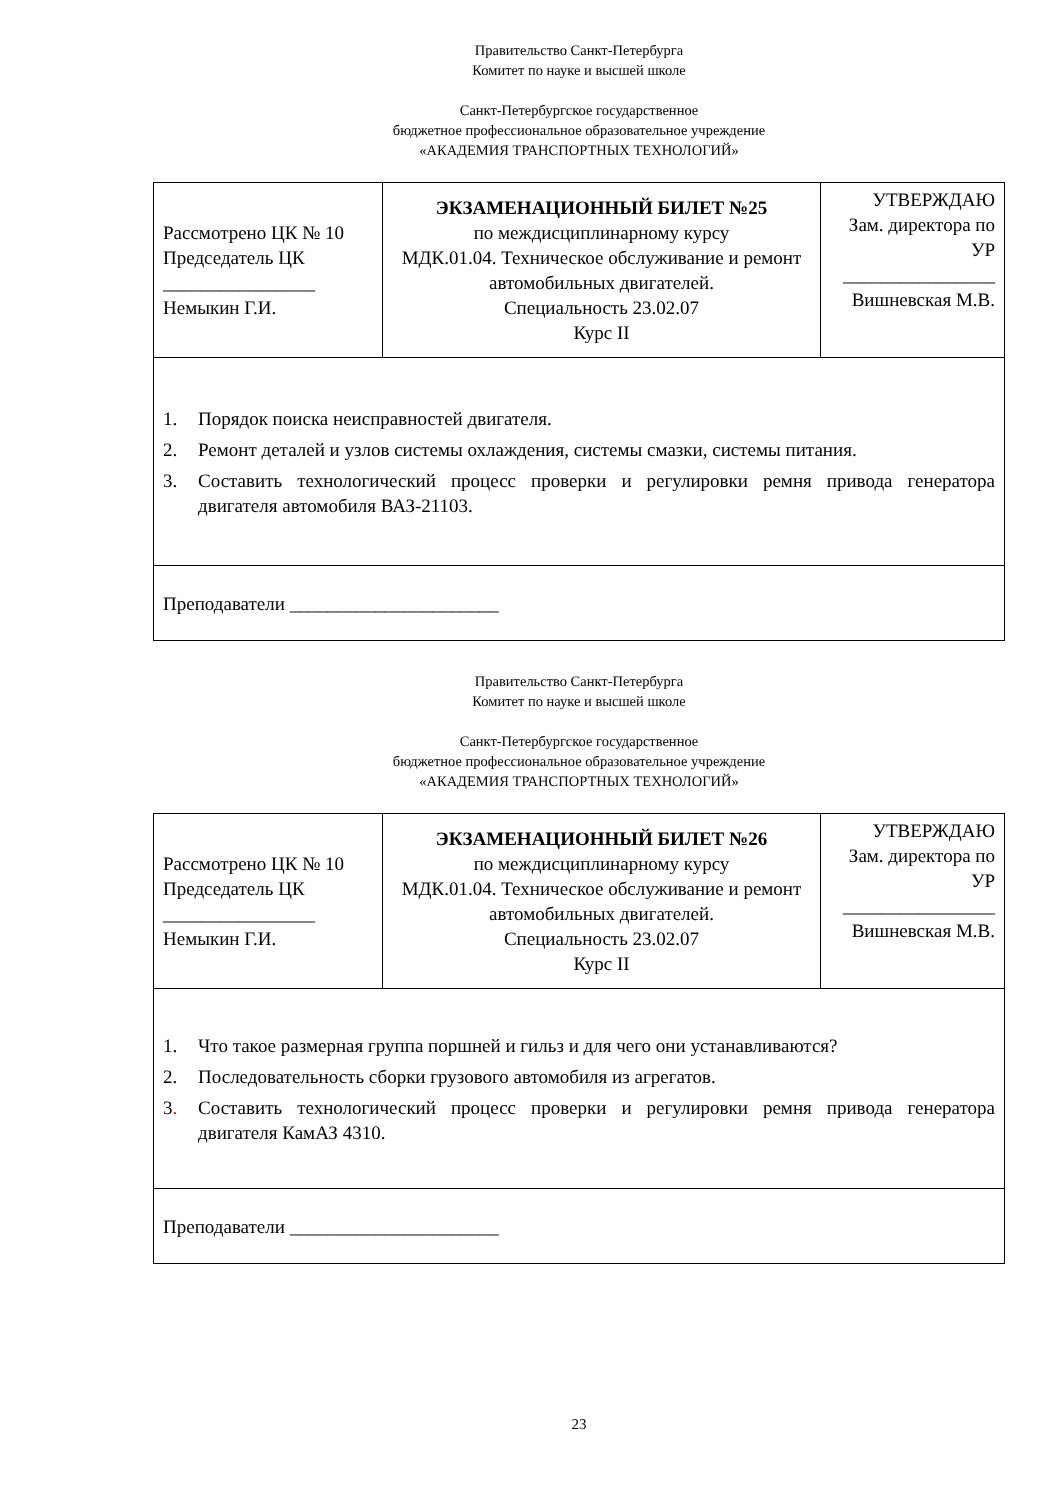Правительство Санкт-Петербурга
Комитет по науке и высшей школе
Санкт-Петербургское государственное
бюджетное профессиональное образовательное учреждение
«АКАДЕМИЯ ТРАНСПОРТНЫХ ТЕХНОЛОГИЙ»
| Рассмотрено ЦК № 10 Председатель ЦК ________________ Немыкин Г.И. | ЭКЗАМЕНАЦИОННЫЙ БИЛЕТ №25 по междисциплинарному курсу МДК.01.04. Техническое обслуживание и ремонт автомобильных двигателей. Специальность 23.02.07 Курс II | УТВЕРЖДАЮ Зам. директора по УР ________________ Вишневская М.В. |
| 1. Порядок поиска неисправностей двигателя. 2. Ремонт деталей и узлов системы охлаждения, системы смазки, системы питания. 3. Составить технологический процесс проверки и регулировки ремня привода генератора двигателя автомобиля ВАЗ-21103. | | |
| Преподаватели ______________________ | | |
Правительство Санкт-Петербурга
Комитет по науке и высшей школе
Санкт-Петербургское государственное
бюджетное профессиональное образовательное учреждение
«АКАДЕМИЯ ТРАНСПОРТНЫХ ТЕХНОЛОГИЙ»
| Рассмотрено ЦК № 10 Председатель ЦК ________________ Немыкин Г.И. | ЭКЗАМЕНАЦИОННЫЙ БИЛЕТ №26 по междисциплинарному курсу МДК.01.04. Техническое обслуживание и ремонт автомобильных двигателей. Специальность 23.02.07 Курс II | УТВЕРЖДАЮ Зам. директора по УР ________________ Вишневская М.В. |
| 1. Что такое размерная группа поршней и гильз и для чего они устанавливаются? 2. Последовательность сборки грузового автомобиля из агрегатов. 3 . Составить технологический процесс проверки и регулировки ремня привода генератора двигателя КамАЗ 4310. | | |
| Преподаватели ______________________ | | |
23